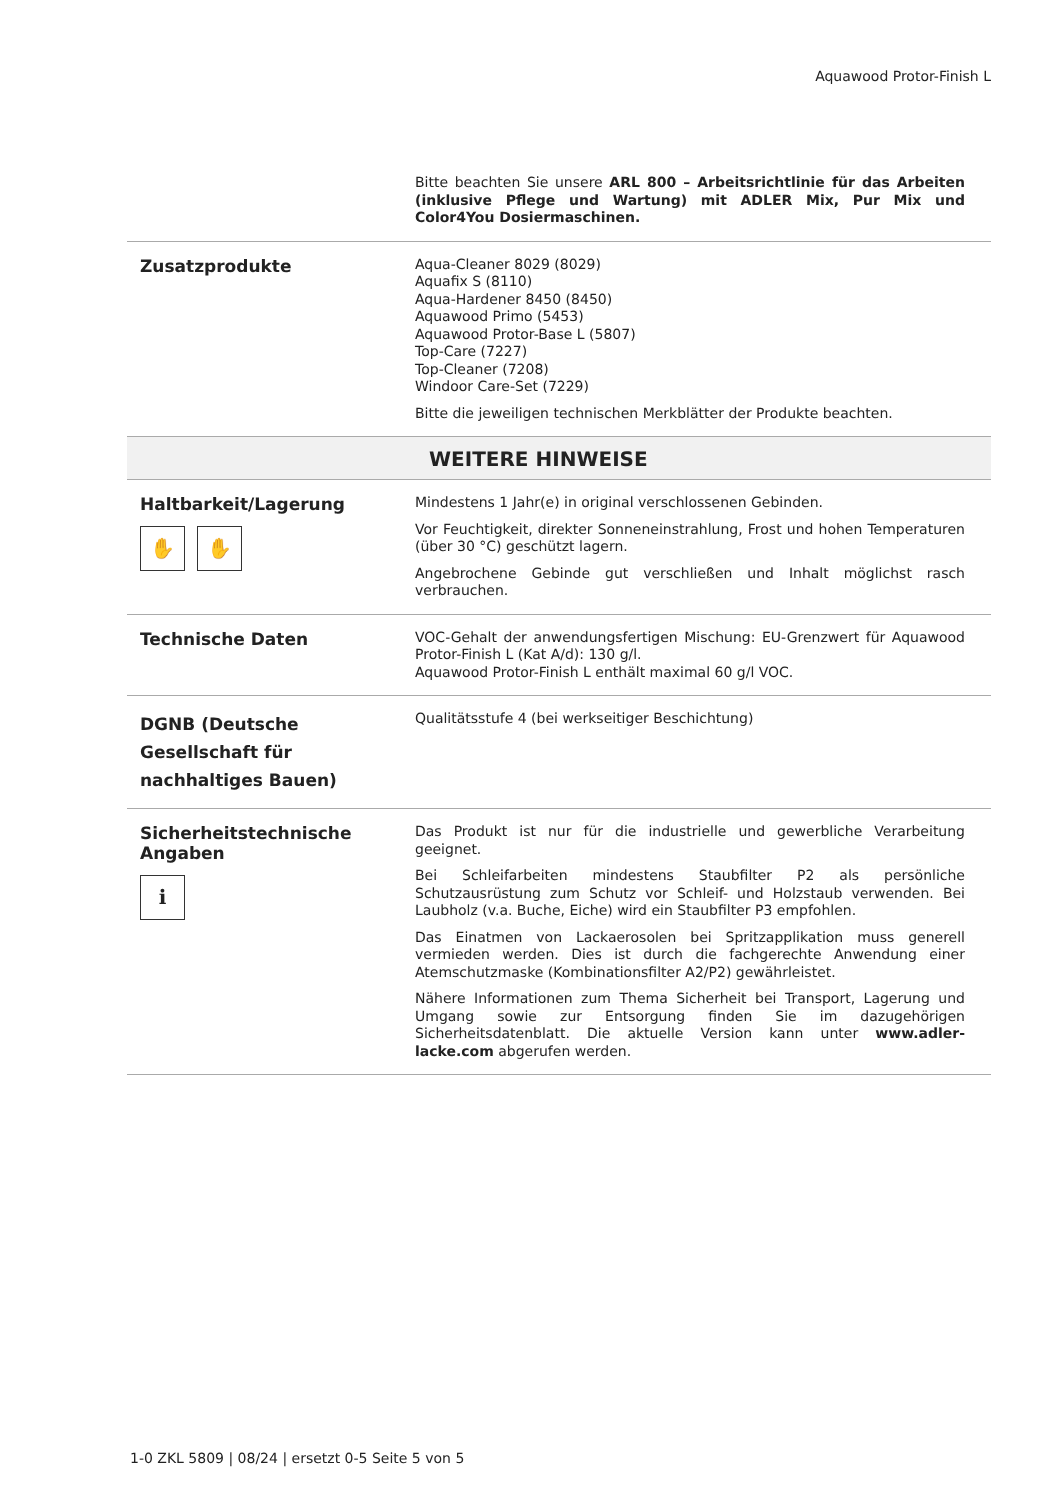Aquawood Protor-Finish L
Bitte beachten Sie unsere ARL 800 – Arbeitsrichtlinie für das Arbeiten (inklusive Pflege und Wartung) mit ADLER Mix, Pur Mix und Color4You Dosiermaschinen.
Zusatzprodukte
Aqua-Cleaner 8029 (8029)
Aquafix S (8110)
Aqua-Hardener 8450 (8450)
Aquawood Primo (5453)
Aquawood Protor-Base L (5807)
Top-Care (7227)
Top-Cleaner (7208)
Windoor Care-Set (7229)
Bitte die jeweiligen technischen Merkblätter der Produkte beachten.
WEITERE HINWEISE
Haltbarkeit/Lagerung
✋ ✋
Mindestens 1 Jahr(e) in original verschlossenen Gebinden.
Vor Feuchtigkeit, direkter Sonneneinstrahlung, Frost und hohen Temperaturen (über 30 °C) geschützt lagern.
Angebrochene Gebinde gut verschließen und Inhalt möglichst rasch verbrauchen.
Technische Daten
VOC-Gehalt der anwendungsfertigen Mischung: EU-Grenzwert für Aquawood Protor-Finish L (Kat A/d): 130 g/l.
Aquawood Protor-Finish L enthält maximal 60 g/l VOC.
DGNB (Deutsche Gesellschaft für nachhaltiges Bauen)
Qualitätsstufe 4 (bei werkseitiger Beschichtung)
Sicherheitstechnische Angaben
ℹ
Das Produkt ist nur für die industrielle und gewerbliche Verarbeitung geeignet.
Bei Schleifarbeiten mindestens Staubfilter P2 als persönliche Schutzausrüstung zum Schutz vor Schleif- und Holzstaub verwenden. Bei Laubholz (v.a. Buche, Eiche) wird ein Staubfilter P3 empfohlen.
Das Einatmen von Lackaerosolen bei Spritzapplikation muss generell vermieden werden. Dies ist durch die fachgerechte Anwendung einer Atemschutzmaske (Kombinationsfilter A2/P2) gewährleistet.
Nähere Informationen zum Thema Sicherheit bei Transport, Lagerung und Umgang sowie zur Entsorgung finden Sie im dazugehörigen Sicherheitsdatenblatt. Die aktuelle Version kann unter www.adler-lacke.com abgerufen werden.
1-0 ZKL 5809 | 08/24 | ersetzt 0-5 Seite 5 von 5